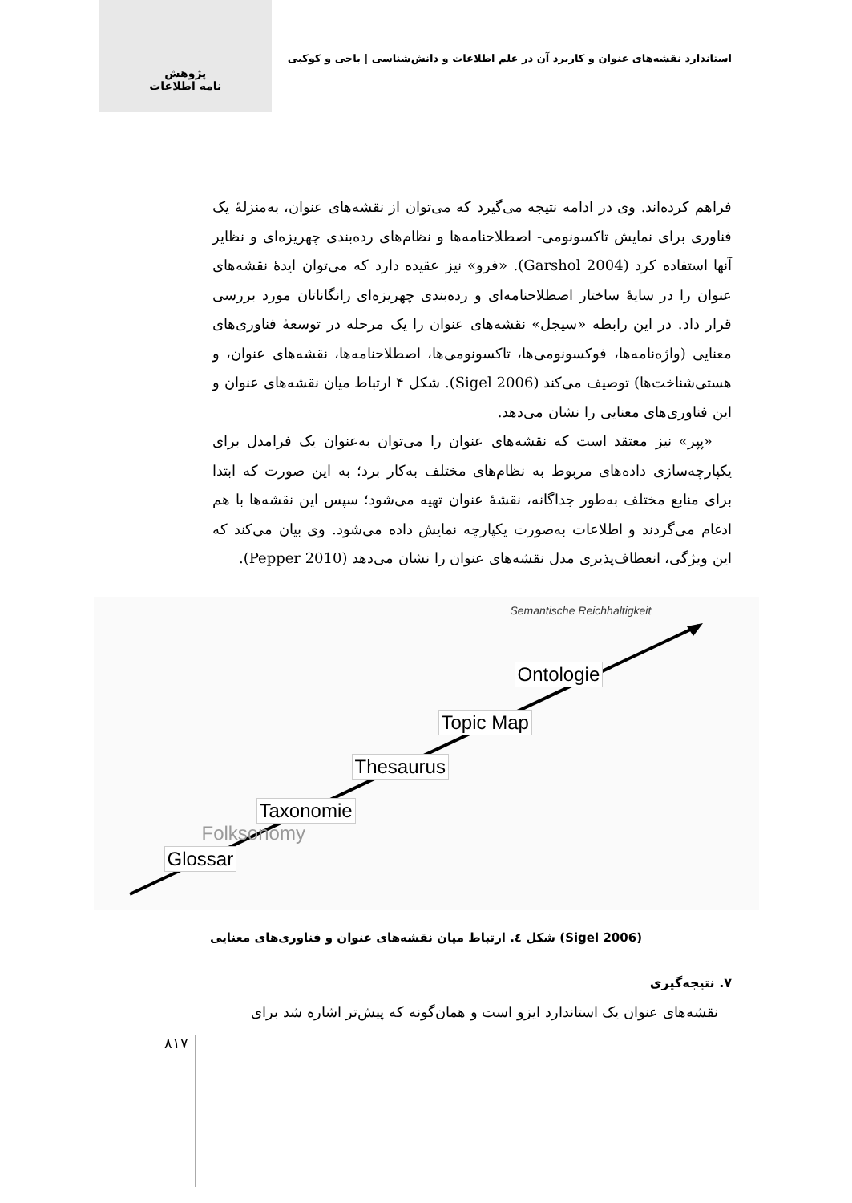استاندارد نقشه‌های عنوان و کاربرد آن در علم اطلاعات و دانش‌شناسی | باجی و کوکبی
پژوهش
نامه اطلاعات
فراهم کرده‌اند. وی در ادامه نتیجه می‌گیرد که می‌توان از نقشه‌های عنوان، به‌منزلهٔ یک فناوری برای نمایش تاکسونومی- اصطلاحنامه‌ها و نظام‌های رده‌بندی چهریزه‌ای و نظایر آنها استفاده کرد (Garshol 2004). «فرو» نیز عقیده دارد که می‌توان ایدهٔ نقشه‌های عنوان را در سایهٔ ساختار اصطلاحنامه‌ای و رده‌بندی چهریزه‌ای رانگاناتان مورد بررسی قرار داد. در این رابطه «سیجل» نقشه‌های عنوان را یک مرحله در توسعهٔ فناوری‌های معنایی (واژه‌نامه‌ها، فوکسونومی‌ها، تاکسونومی‌ها، اصطلاحنامه‌ها، نقشه‌های عنوان، و هستی‌شناخت‌ها) توصیف می‌کند (Sigel 2006). شکل ۴ ارتباط میان نقشه‌های عنوان و این فناوری‌های معنایی را نشان می‌دهد.
«پپر» نیز معتقد است که نقشه‌های عنوان را می‌توان به‌عنوان یک فرامدل برای یکپارچه‌سازی داده‌های مربوط به نظام‌های مختلف به‌کار برد؛ به این صورت که ابتدا برای منابع مختلف به‌طور جداگانه، نقشهٔ عنوان تهیه می‌شود؛ سپس این نقشه‌ها با هم ادغام می‌گردند و اطلاعات به‌صورت یکپارچه نمایش داده می‌شود. وی بیان می‌کند که این ویژگی، انعطاف‌پذیری مدل نقشه‌های عنوان را نشان می‌دهد (Pepper 2010).
Semantische Reichhaltigkeit
Ontologie
Topic Map
Thesaurus
Taxonomie
Folksonomy
Glossar
شکل ٤. ارتباط میان نقشه‌های عنوان و فناوری‌های معنایی (Sigel 2006)
۷. نتیجه‌گیری
نقشه‌های عنوان یک استاندارد ایزو است و همان‌گونه که پیش‌تر اشاره شد برای
۸۱۷